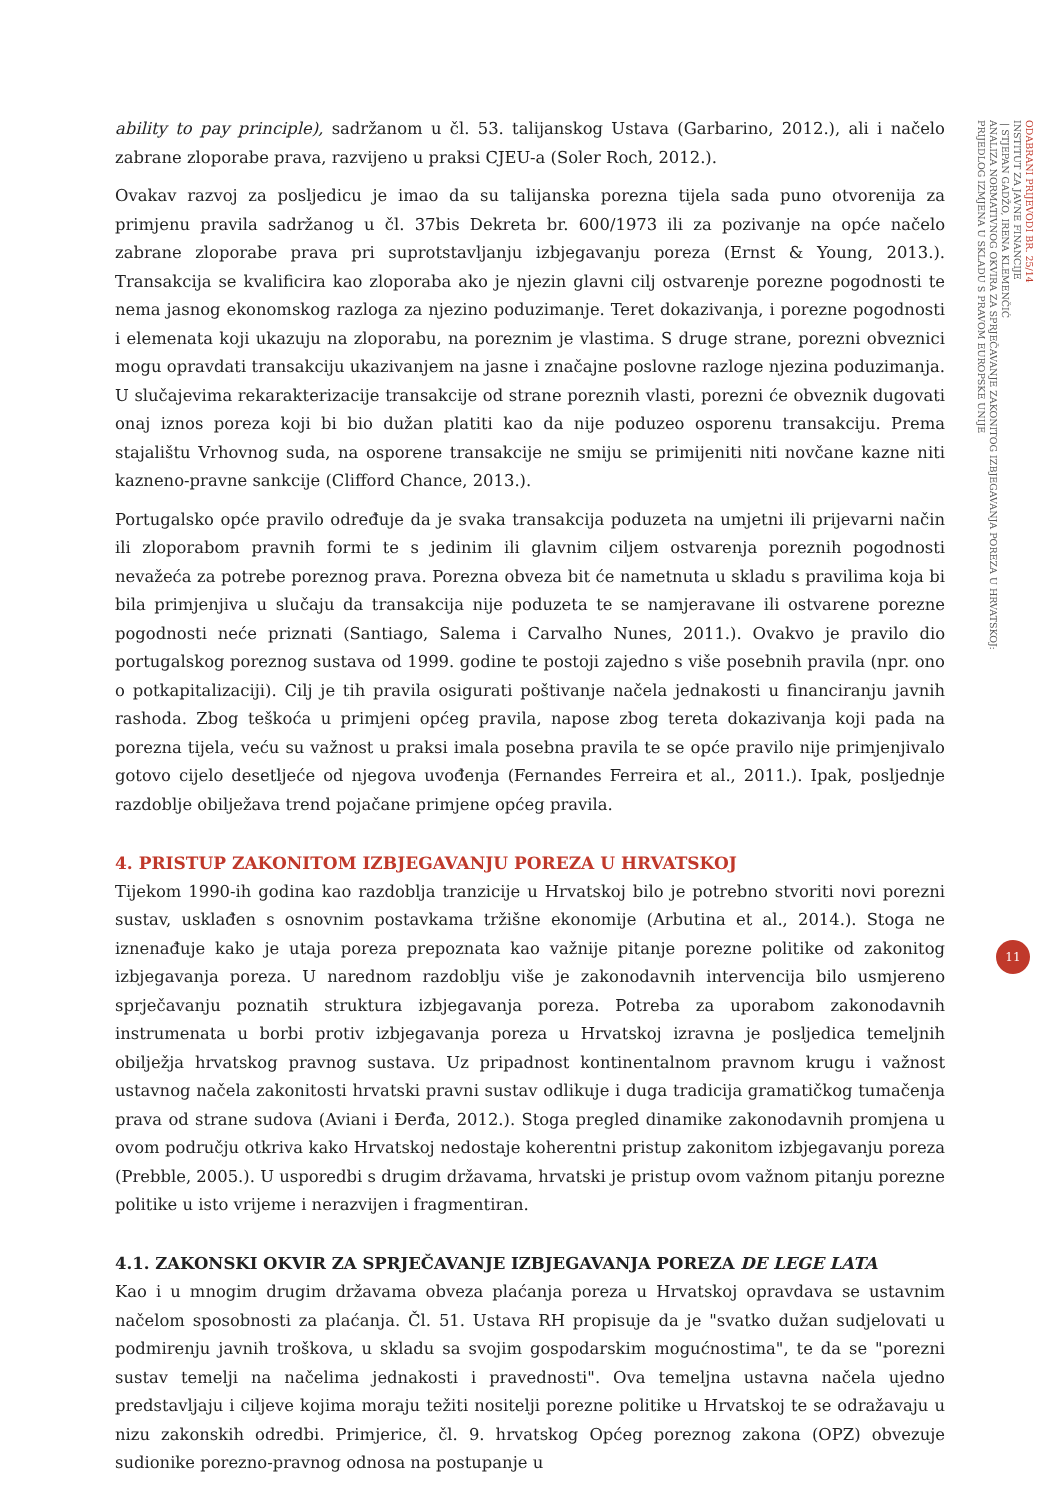ODABRANI PRIJEVODI BR. 25/14
INSTITUT ZA JAVNE FINANCIJE
| STJEPAN GADŽO, IRENA KLEMENČIĆ
ANALIZA NORMATIVNOG OKVIRA ZA SPRJEČAVANJE ZAKONITOG IZBJEGAVANJA POREZA U HRVATSKOJ:
PRIJEDLOG IZMJENA U SKLADU S PRAVOM EUROPSKE UNIJE
11
ability to pay principle), sadržanom u čl. 53. talijanskog Ustava (Garbarino, 2012.), ali i načelo zabrane zloporabe prava, razvijeno u praksi CJEU-a (Soler Roch, 2012.).
Ovakav razvoj za posljedicu je imao da su talijanska porezna tijela sada puno otvorenija za primjenu pravila sadržanog u čl. 37bis Dekreta br. 600/1973 ili za pozivanje na opće načelo zabrane zloporabe prava pri suprotstavljanju izbjegavanju poreza (Ernst & Young, 2013.). Transakcija se kvalificira kao zloporaba ako je njezin glavni cilj ostvarenje porezne pogodnosti te nema jasnog ekonomskog razloga za njezino poduzimanje. Teret dokazivanja, i porezne pogodnosti i elemenata koji ukazuju na zloporabu, na poreznim je vlastima. S druge strane, porezni obveznici mogu opravdati transakciju ukazivanjem na jasne i značajne poslovne razloge njezina poduzimanja. U slučajevima rekarakterizacije transakcije od strane poreznih vlasti, porezni će obveznik dugovati onaj iznos poreza koji bi bio dužan platiti kao da nije poduzeo osporenu transakciju. Prema stajalištu Vrhovnog suda, na osporene transakcije ne smiju se primijeniti niti novčane kazne niti kazneno-pravne sankcije (Clifford Chance, 2013.).
Portugalsko opće pravilo određuje da je svaka transakcija poduzeta na umjetni ili prijevarni način ili zloporabom pravnih formi te s jedinim ili glavnim ciljem ostvarenja poreznih pogodnosti nevažeća za potrebe poreznog prava. Porezna obveza bit će nametnuta u skladu s pravilima koja bi bila primjenjiva u slučaju da transakcija nije poduzeta te se namjeravane ili ostvarene porezne pogodnosti neće priznati (Santiago, Salema i Carvalho Nunes, 2011.). Ovakvo je pravilo dio portugalskog poreznog sustava od 1999. godine te postoji zajedno s više posebnih pravila (npr. ono o potkapitalizaciji). Cilj je tih pravila osigurati poštivanje načela jednakosti u financiranju javnih rashoda. Zbog teškoća u primjeni općeg pravila, napose zbog tereta dokazivanja koji pada na porezna tijela, veću su važnost u praksi imala posebna pravila te se opće pravilo nije primjenjivalo gotovo cijelo desetljeće od njegova uvođenja (Fernandes Ferreira et al., 2011.). Ipak, posljednje razdoblje obilježava trend pojačane primjene općeg pravila.
4. PRISTUP ZAKONITOM IZBJEGAVANJU POREZA U HRVATSKOJ
Tijekom 1990-ih godina kao razdoblja tranzicije u Hrvatskoj bilo je potrebno stvoriti novi porezni sustav, usklađen s osnovnim postavkama tržišne ekonomije (Arbutina et al., 2014.). Stoga ne iznenađuje kako je utaja poreza prepoznata kao važnije pitanje porezne politike od zakonitog izbjegavanja poreza. U narednom razdoblju više je zakonodavnih intervencija bilo usmjereno sprječavanju poznatih struktura izbjegavanja poreza. Potreba za uporabom zakonodavnih instrumenata u borbi protiv izbjegavanja poreza u Hrvatskoj izravna je posljedica temeljnih obilježja hrvatskog pravnog sustava. Uz pripadnost kontinentalnom pravnom krugu i važnost ustavnog načela zakonitosti hrvatski pravni sustav odlikuje i duga tradicija gramatičkog tumačenja prava od strane sudova (Aviani i Đerđa, 2012.). Stoga pregled dinamike zakonodavnih promjena u ovom području otkriva kako Hrvatskoj nedostaje koherentni pristup zakonitom izbjegavanju poreza (Prebble, 2005.). U usporedbi s drugim državama, hrvatski je pristup ovom važnom pitanju porezne politike u isto vrijeme i nerazvijen i fragmentiran.
4.1. ZAKONSKI OKVIR ZA SPRJEČAVANJE IZBJEGAVANJA POREZA DE LEGE LATA
Kao i u mnogim drugim državama obveza plaćanja poreza u Hrvatskoj opravdava se ustavnim načelom sposobnosti za plaćanja. Čl. 51. Ustava RH propisuje da je "svatko dužan sudjelovati u podmirenju javnih troškova, u skladu sa svojim gospodarskim mogućnostima", te da se "porezni sustav temelji na načelima jednakosti i pravednosti". Ova temeljna ustavna načela ujedno predstavljaju i ciljeve kojima moraju težiti nositelji porezne politike u Hrvatskoj te se odražavaju u nizu zakonskih odredbi. Primjerice, čl. 9. hrvatskog Općeg poreznog zakona (OPZ) obvezuje sudionike porezno-pravnog odnosa na postupanje u